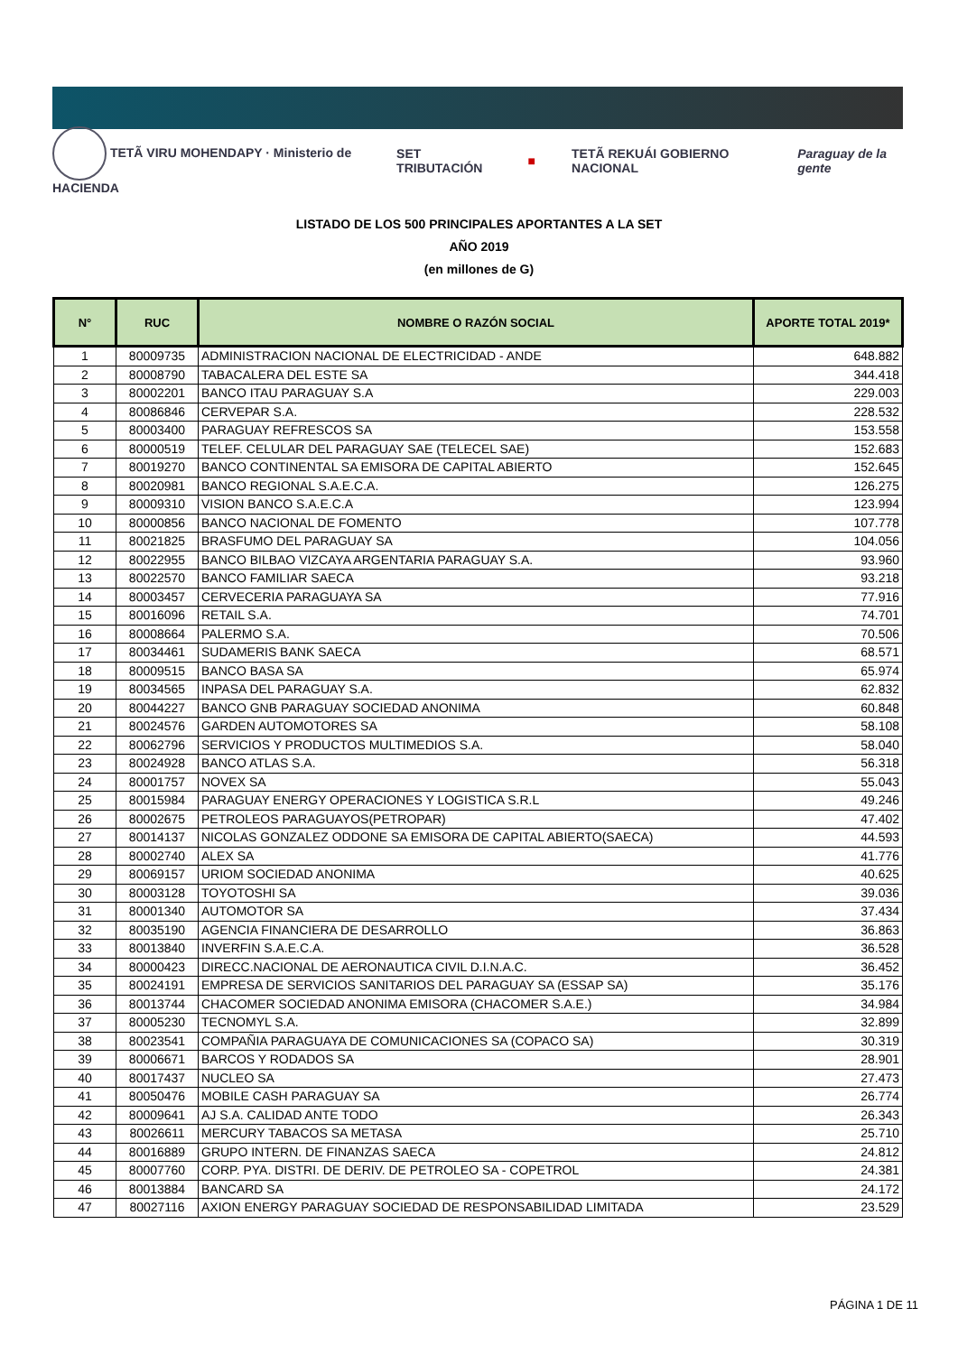TETÃ VIRU MOHENDAPY · Ministerio de HACIENDA SET TRIBUTACIÓN ■ TETÃ REKUÁI GOBIERNO NACIONAL Paraguay de la gente
LISTADO DE LOS 500 PRINCIPALES APORTANTES A LA SET
AÑO 2019
(en millones de G)
| N° | RUC | NOMBRE O RAZÓN SOCIAL | APORTE TOTAL 2019* |
| --- | --- | --- | --- |
| 1 | 80009735 | ADMINISTRACION NACIONAL DE ELECTRICIDAD - ANDE | 648.882 |
| 2 | 80008790 | TABACALERA DEL ESTE SA | 344.418 |
| 3 | 80002201 | BANCO ITAU PARAGUAY S.A | 229.003 |
| 4 | 80086846 | CERVEPAR S.A. | 228.532 |
| 5 | 80003400 | PARAGUAY REFRESCOS SA | 153.558 |
| 6 | 80000519 | TELEF. CELULAR DEL PARAGUAY SAE (TELECEL SAE) | 152.683 |
| 7 | 80019270 | BANCO CONTINENTAL SA EMISORA DE CAPITAL ABIERTO | 152.645 |
| 8 | 80020981 | BANCO REGIONAL S.A.E.C.A. | 126.275 |
| 9 | 80009310 | VISION BANCO S.A.E.C.A | 123.994 |
| 10 | 80000856 | BANCO NACIONAL DE FOMENTO | 107.778 |
| 11 | 80021825 | BRASFUMO DEL PARAGUAY SA | 104.056 |
| 12 | 80022955 | BANCO BILBAO VIZCAYA ARGENTARIA PARAGUAY S.A. | 93.960 |
| 13 | 80022570 | BANCO FAMILIAR SAECA | 93.218 |
| 14 | 80003457 | CERVECERIA PARAGUAYA SA | 77.916 |
| 15 | 80016096 | RETAIL S.A. | 74.701 |
| 16 | 80008664 | PALERMO S.A. | 70.506 |
| 17 | 80034461 | SUDAMERIS BANK SAECA | 68.571 |
| 18 | 80009515 | BANCO BASA SA | 65.974 |
| 19 | 80034565 | INPASA DEL PARAGUAY S.A. | 62.832 |
| 20 | 80044227 | BANCO GNB PARAGUAY SOCIEDAD ANONIMA | 60.848 |
| 21 | 80024576 | GARDEN AUTOMOTORES SA | 58.108 |
| 22 | 80062796 | SERVICIOS Y PRODUCTOS MULTIMEDIOS S.A. | 58.040 |
| 23 | 80024928 | BANCO ATLAS S.A. | 56.318 |
| 24 | 80001757 | NOVEX SA | 55.043 |
| 25 | 80015984 | PARAGUAY ENERGY OPERACIONES Y LOGISTICA S.R.L | 49.246 |
| 26 | 80002675 | PETROLEOS PARAGUAYOS(PETROPAR) | 47.402 |
| 27 | 80014137 | NICOLAS GONZALEZ ODDONE SA EMISORA DE CAPITAL ABIERTO(SAECA) | 44.593 |
| 28 | 80002740 | ALEX SA | 41.776 |
| 29 | 80069157 | URIOM SOCIEDAD ANONIMA | 40.625 |
| 30 | 80003128 | TOYOTOSHI SA | 39.036 |
| 31 | 80001340 | AUTOMOTOR SA | 37.434 |
| 32 | 80035190 | AGENCIA FINANCIERA DE DESARROLLO | 36.863 |
| 33 | 80013840 | INVERFIN S.A.E.C.A. | 36.528 |
| 34 | 80000423 | DIRECC.NACIONAL DE AERONAUTICA CIVIL D.I.N.A.C. | 36.452 |
| 35 | 80024191 | EMPRESA DE SERVICIOS SANITARIOS DEL PARAGUAY SA (ESSAP SA) | 35.176 |
| 36 | 80013744 | CHACOMER SOCIEDAD ANONIMA EMISORA (CHACOMER S.A.E.) | 34.984 |
| 37 | 80005230 | TECNOMYL S.A. | 32.899 |
| 38 | 80023541 | COMPAÑIA PARAGUAYA DE COMUNICACIONES SA (COPACO SA) | 30.319 |
| 39 | 80006671 | BARCOS Y RODADOS SA | 28.901 |
| 40 | 80017437 | NUCLEO SA | 27.473 |
| 41 | 80050476 | MOBILE CASH PARAGUAY SA | 26.774 |
| 42 | 80009641 | AJ S.A. CALIDAD ANTE TODO | 26.343 |
| 43 | 80026611 | MERCURY TABACOS SA METASA | 25.710 |
| 44 | 80016889 | GRUPO INTERN. DE FINANZAS SAECA | 24.812 |
| 45 | 80007760 | CORP. PYA. DISTRI. DE DERIV. DE PETROLEO SA - COPETROL | 24.381 |
| 46 | 80013884 | BANCARD SA | 24.172 |
| 47 | 80027116 | AXION ENERGY PARAGUAY SOCIEDAD DE RESPONSABILIDAD LIMITADA | 23.529 |
PÁGINA 1 DE 11